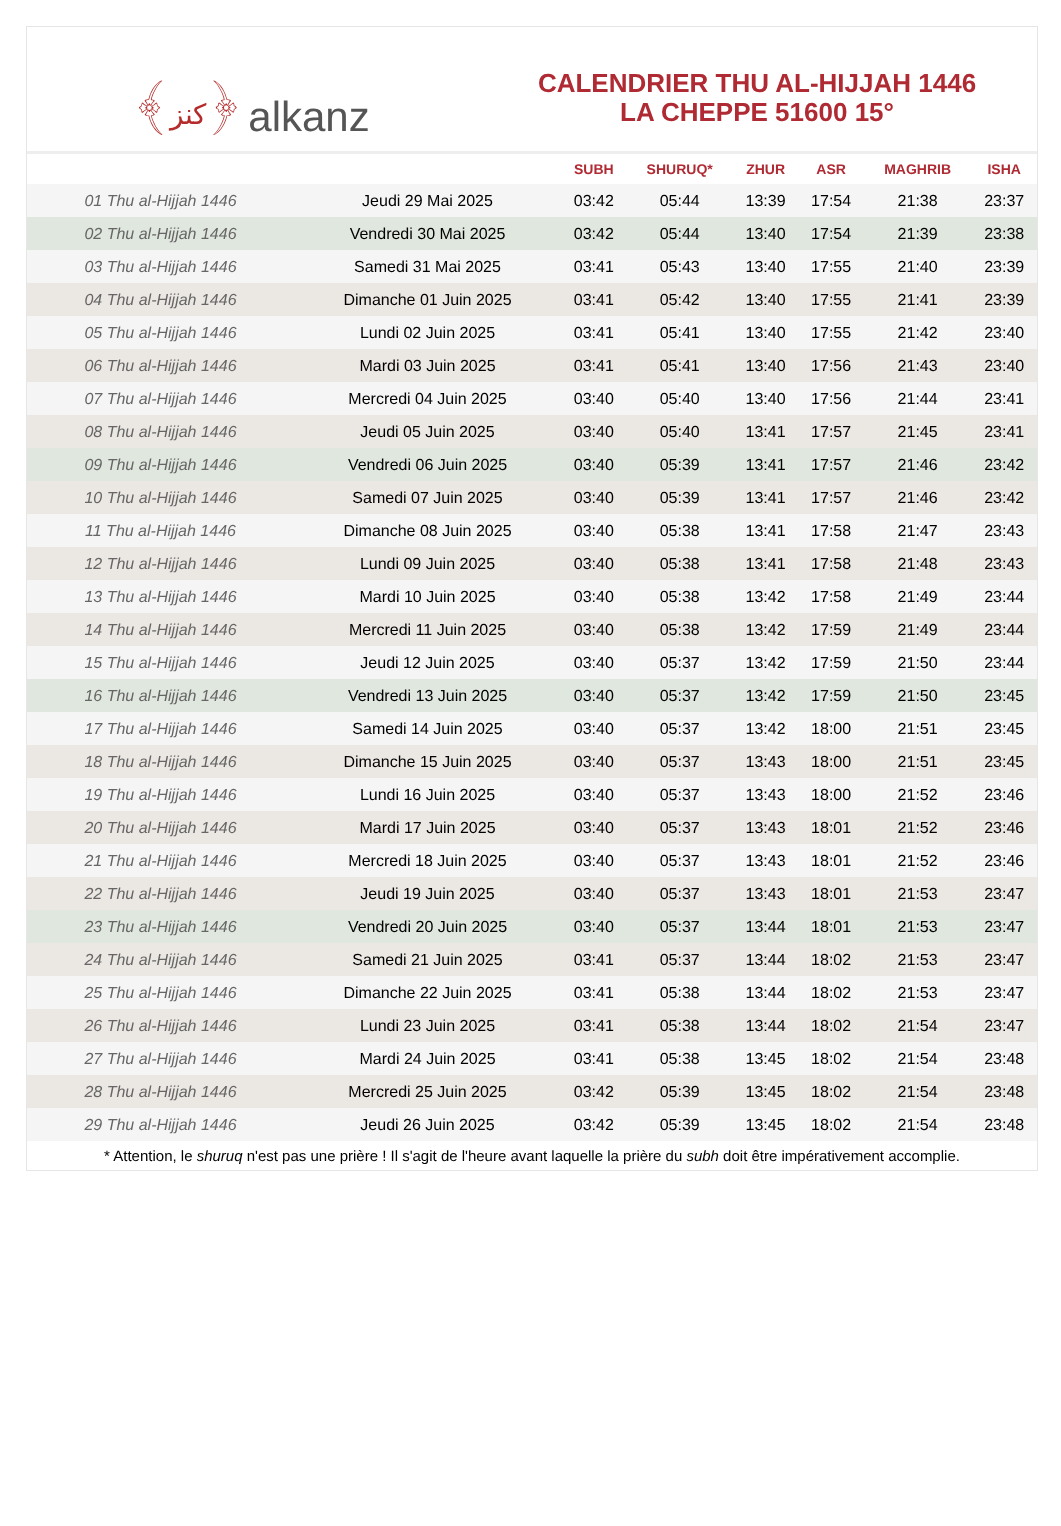﴾كنز﴿ alkanz
CALENDRIER THU AL-HIJJAH 1446
LA CHEPPE 51600 15°
| | | SUBH | SHURUQ* | ZHUR | ASR | MAGHRIB | ISHA |
| --- | --- | --- | --- | --- | --- | --- | --- |
| 01 Thu al-Hijjah 1446 | Jeudi 29 Mai 2025 | 03:42 | 05:44 | 13:39 | 17:54 | 21:38 | 23:37 |
| 02 Thu al-Hijjah 1446 | Vendredi 30 Mai 2025 | 03:42 | 05:44 | 13:40 | 17:54 | 21:39 | 23:38 |
| 03 Thu al-Hijjah 1446 | Samedi 31 Mai 2025 | 03:41 | 05:43 | 13:40 | 17:55 | 21:40 | 23:39 |
| 04 Thu al-Hijjah 1446 | Dimanche 01 Juin 2025 | 03:41 | 05:42 | 13:40 | 17:55 | 21:41 | 23:39 |
| 05 Thu al-Hijjah 1446 | Lundi 02 Juin 2025 | 03:41 | 05:41 | 13:40 | 17:55 | 21:42 | 23:40 |
| 06 Thu al-Hijjah 1446 | Mardi 03 Juin 2025 | 03:41 | 05:41 | 13:40 | 17:56 | 21:43 | 23:40 |
| 07 Thu al-Hijjah 1446 | Mercredi 04 Juin 2025 | 03:40 | 05:40 | 13:40 | 17:56 | 21:44 | 23:41 |
| 08 Thu al-Hijjah 1446 | Jeudi 05 Juin 2025 | 03:40 | 05:40 | 13:41 | 17:57 | 21:45 | 23:41 |
| 09 Thu al-Hijjah 1446 | Vendredi 06 Juin 2025 | 03:40 | 05:39 | 13:41 | 17:57 | 21:46 | 23:42 |
| 10 Thu al-Hijjah 1446 | Samedi 07 Juin 2025 | 03:40 | 05:39 | 13:41 | 17:57 | 21:46 | 23:42 |
| 11 Thu al-Hijjah 1446 | Dimanche 08 Juin 2025 | 03:40 | 05:38 | 13:41 | 17:58 | 21:47 | 23:43 |
| 12 Thu al-Hijjah 1446 | Lundi 09 Juin 2025 | 03:40 | 05:38 | 13:41 | 17:58 | 21:48 | 23:43 |
| 13 Thu al-Hijjah 1446 | Mardi 10 Juin 2025 | 03:40 | 05:38 | 13:42 | 17:58 | 21:49 | 23:44 |
| 14 Thu al-Hijjah 1446 | Mercredi 11 Juin 2025 | 03:40 | 05:38 | 13:42 | 17:59 | 21:49 | 23:44 |
| 15 Thu al-Hijjah 1446 | Jeudi 12 Juin 2025 | 03:40 | 05:37 | 13:42 | 17:59 | 21:50 | 23:44 |
| 16 Thu al-Hijjah 1446 | Vendredi 13 Juin 2025 | 03:40 | 05:37 | 13:42 | 17:59 | 21:50 | 23:45 |
| 17 Thu al-Hijjah 1446 | Samedi 14 Juin 2025 | 03:40 | 05:37 | 13:42 | 18:00 | 21:51 | 23:45 |
| 18 Thu al-Hijjah 1446 | Dimanche 15 Juin 2025 | 03:40 | 05:37 | 13:43 | 18:00 | 21:51 | 23:45 |
| 19 Thu al-Hijjah 1446 | Lundi 16 Juin 2025 | 03:40 | 05:37 | 13:43 | 18:00 | 21:52 | 23:46 |
| 20 Thu al-Hijjah 1446 | Mardi 17 Juin 2025 | 03:40 | 05:37 | 13:43 | 18:01 | 21:52 | 23:46 |
| 21 Thu al-Hijjah 1446 | Mercredi 18 Juin 2025 | 03:40 | 05:37 | 13:43 | 18:01 | 21:52 | 23:46 |
| 22 Thu al-Hijjah 1446 | Jeudi 19 Juin 2025 | 03:40 | 05:37 | 13:43 | 18:01 | 21:53 | 23:47 |
| 23 Thu al-Hijjah 1446 | Vendredi 20 Juin 2025 | 03:40 | 05:37 | 13:44 | 18:01 | 21:53 | 23:47 |
| 24 Thu al-Hijjah 1446 | Samedi 21 Juin 2025 | 03:41 | 05:37 | 13:44 | 18:02 | 21:53 | 23:47 |
| 25 Thu al-Hijjah 1446 | Dimanche 22 Juin 2025 | 03:41 | 05:38 | 13:44 | 18:02 | 21:53 | 23:47 |
| 26 Thu al-Hijjah 1446 | Lundi 23 Juin 2025 | 03:41 | 05:38 | 13:44 | 18:02 | 21:54 | 23:47 |
| 27 Thu al-Hijjah 1446 | Mardi 24 Juin 2025 | 03:41 | 05:38 | 13:45 | 18:02 | 21:54 | 23:48 |
| 28 Thu al-Hijjah 1446 | Mercredi 25 Juin 2025 | 03:42 | 05:39 | 13:45 | 18:02 | 21:54 | 23:48 |
| 29 Thu al-Hijjah 1446 | Jeudi 26 Juin 2025 | 03:42 | 05:39 | 13:45 | 18:02 | 21:54 | 23:48 |
* Attention, le shuruq n'est pas une prière ! Il s'agit de l'heure avant laquelle la prière du subh doit être impérativement accomplie.